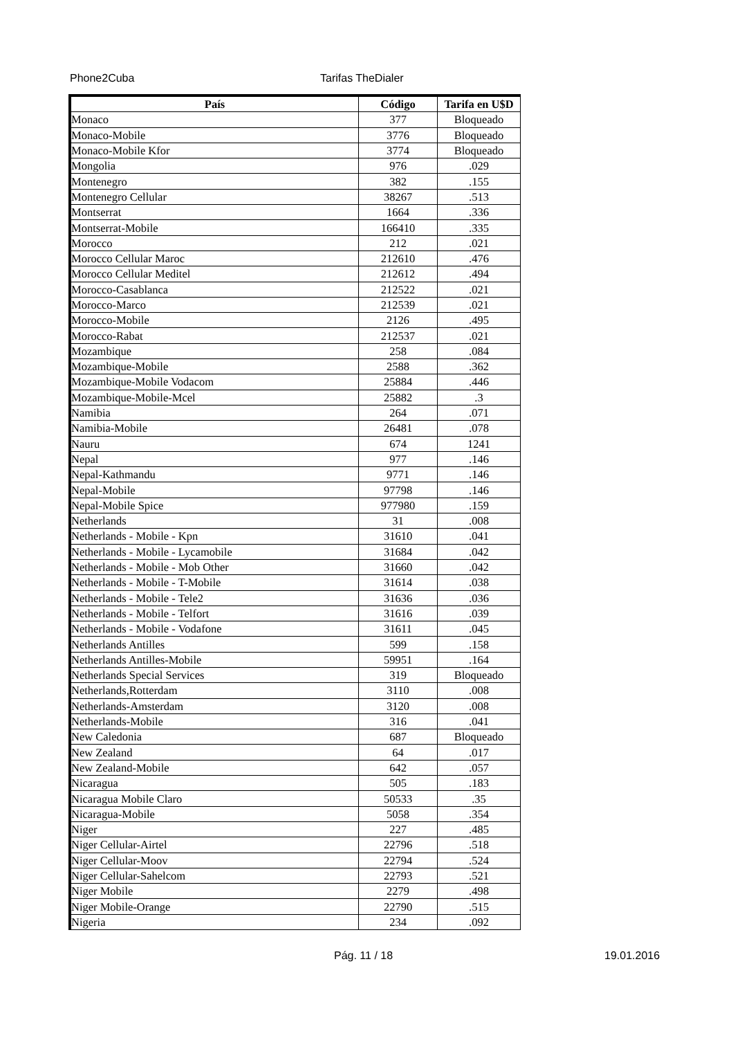Phone2Cuba Tarifas TheDialer
| País | Código | Tarifa en U$D |
| --- | --- | --- |
| Monaco | 377 | Bloqueado |
| Monaco-Mobile | 3776 | Bloqueado |
| Monaco-Mobile Kfor | 3774 | Bloqueado |
| Mongolia | 976 | .029 |
| Montenegro | 382 | .155 |
| Montenegro Cellular | 38267 | .513 |
| Montserrat | 1664 | .336 |
| Montserrat-Mobile | 166410 | .335 |
| Morocco | 212 | .021 |
| Morocco Cellular Maroc | 212610 | .476 |
| Morocco Cellular Meditel | 212612 | .494 |
| Morocco-Casablanca | 212522 | .021 |
| Morocco-Marco | 212539 | .021 |
| Morocco-Mobile | 2126 | .495 |
| Morocco-Rabat | 212537 | .021 |
| Mozambique | 258 | .084 |
| Mozambique-Mobile | 2588 | .362 |
| Mozambique-Mobile Vodacom | 25884 | .446 |
| Mozambique-Mobile-Mcel | 25882 | .3 |
| Namibia | 264 | .071 |
| Namibia-Mobile | 26481 | .078 |
| Nauru | 674 | 1241 |
| Nepal | 977 | .146 |
| Nepal-Kathmandu | 9771 | .146 |
| Nepal-Mobile | 97798 | .146 |
| Nepal-Mobile Spice | 977980 | .159 |
| Netherlands | 31 | .008 |
| Netherlands - Mobile - Kpn | 31610 | .041 |
| Netherlands - Mobile - Lycamobile | 31684 | .042 |
| Netherlands - Mobile - Mob Other | 31660 | .042 |
| Netherlands - Mobile - T-Mobile | 31614 | .038 |
| Netherlands - Mobile - Tele2 | 31636 | .036 |
| Netherlands - Mobile - Telfort | 31616 | .039 |
| Netherlands - Mobile - Vodafone | 31611 | .045 |
| Netherlands Antilles | 599 | .158 |
| Netherlands Antilles-Mobile | 59951 | .164 |
| Netherlands Special Services | 319 | Bloqueado |
| Netherlands,Rotterdam | 3110 | .008 |
| Netherlands-Amsterdam | 3120 | .008 |
| Netherlands-Mobile | 316 | .041 |
| New Caledonia | 687 | Bloqueado |
| New Zealand | 64 | .017 |
| New Zealand-Mobile | 642 | .057 |
| Nicaragua | 505 | .183 |
| Nicaragua Mobile Claro | 50533 | .35 |
| Nicaragua-Mobile | 5058 | .354 |
| Niger | 227 | .485 |
| Niger Cellular-Airtel | 22796 | .518 |
| Niger Cellular-Moov | 22794 | .524 |
| Niger Cellular-Sahelcom | 22793 | .521 |
| Niger Mobile | 2279 | .498 |
| Niger Mobile-Orange | 22790 | .515 |
| Nigeria | 234 | .092 |
Pág. 11 / 18 19.01.2016